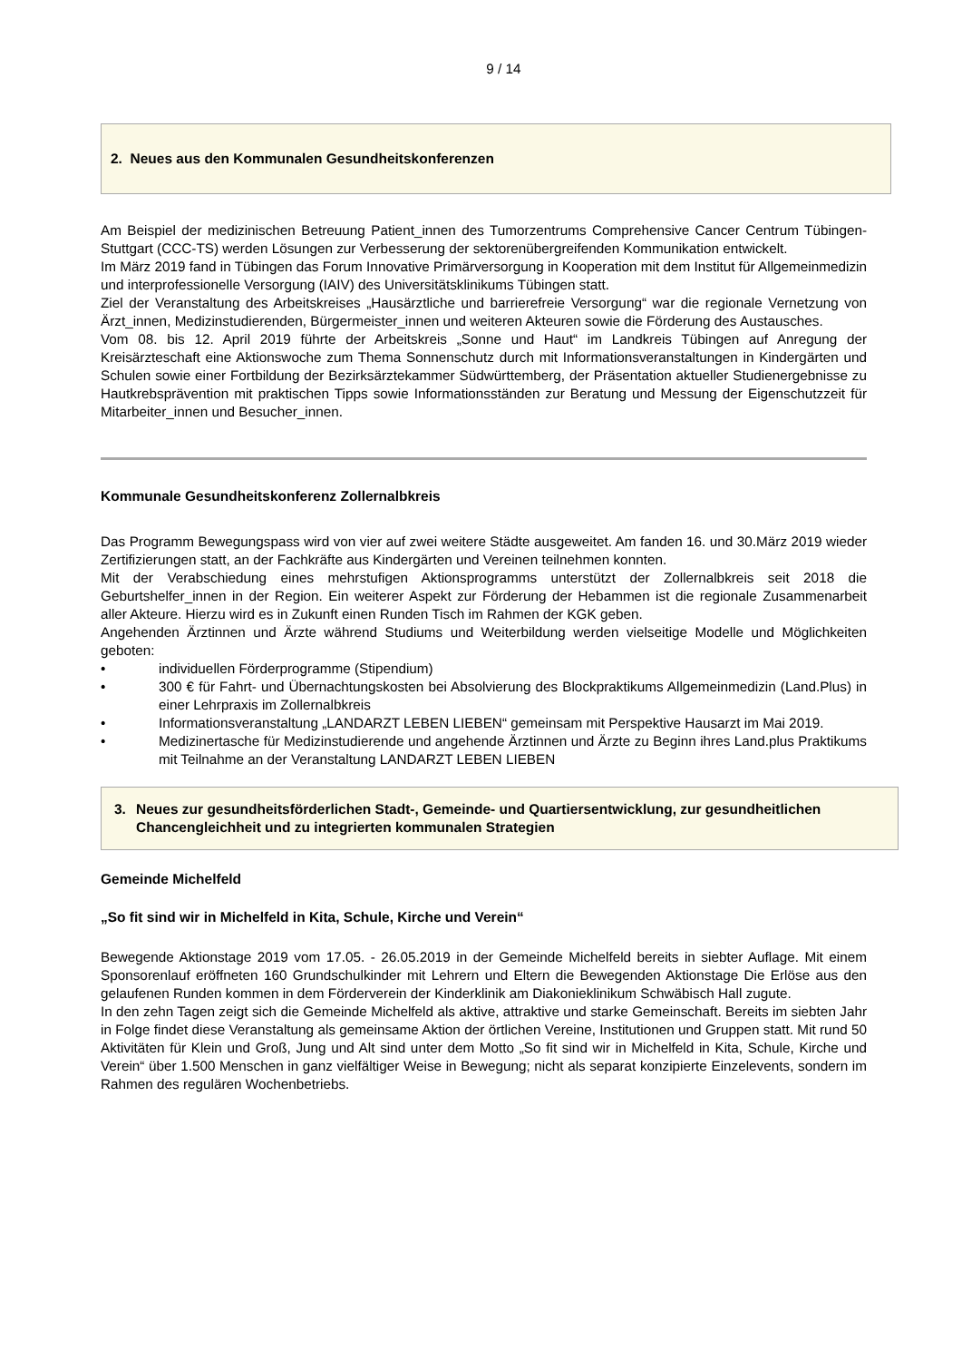9 / 14
2. Neues aus den Kommunalen Gesundheitskonferenzen
Am Beispiel der medizinischen Betreuung Patient_innen des Tumorzentrums Comprehensive Cancer Centrum Tübingen-Stuttgart (CCC-TS) werden Lösungen zur Verbesserung der sektorenübergreifenden Kommunikation entwickelt.
Im März 2019 fand in Tübingen das Forum Innovative Primärversorgung in Kooperation mit dem Institut für Allgemeinmedizin und interprofessionelle Versorgung (IAIV) des Universitätsklinikums Tübingen statt.
Ziel der Veranstaltung des Arbeitskreises „Hausärztliche und barrierefreie Versorgung“ war die regionale Vernetzung von Ärzt_innen, Medizinstudierenden, Bürgermeister_innen und weiteren Akteuren sowie die Förderung des Austausches.
Vom 08. bis 12. April 2019 führte der Arbeitskreis „Sonne und Haut“ im Landkreis Tübingen auf Anregung der Kreisärzteschaft eine Aktionswoche zum Thema Sonnenschutz durch mit Informationsveranstaltungen in Kindergärten und Schulen sowie einer Fortbildung der Bezirksärztekammer Südwürttemberg, der Präsentation aktueller Studienergebnisse zu Hautkrebsprävention mit praktischen Tipps sowie Informationsständen zur Beratung und Messung der Eigenschutzzeit für Mitarbeiter_innen und Besucher_innen.
Kommunale Gesundheitskonferenz Zollernalbkreis
Das Programm Bewegungspass wird von vier auf zwei weitere Städte ausgeweitet. Am fanden 16. und 30.März 2019 wieder Zertifizierungen statt, an der Fachkräfte aus Kindergärten und Vereinen teilnehmen konnten.
Mit der Verabschiedung eines mehrstufigen Aktionsprogramms unterstützt der Zollernalbkreis seit 2018 die Geburtshelfer_innen in der Region. Ein weiterer Aspekt zur Förderung der Hebammen ist die regionale Zusammenarbeit aller Akteure. Hierzu wird es in Zukunft einen Runden Tisch im Rahmen der KGK geben.
Angehenden Ärztinnen und Ärzte während Studiums und Weiterbildung werden vielseitige Modelle und Möglichkeiten geboten:
• individuellen Förderprogramme (Stipendium)
• 300 € für Fahrt- und Übernachtungskosten bei Absolvierung des Blockpraktikums Allgemeinmedizin (Land.Plus) in einer Lehrpraxis im Zollernalbkreis
• Informationsveranstaltung „LANDARZT LEBEN LIEBEN“ gemeinsam mit Perspektive Hausarzt im Mai 2019.
• Medizinertasche für Medizinstudierende und angehende Ärztinnen und Ärzte zu Beginn ihres Land.plus Praktikums mit Teilnahme an der Veranstaltung LANDARZT LEBEN LIEBEN
3. Neues zur gesundheitsförderlichen Stadt-, Gemeinde- und Quartiersentwicklung, zur gesundheitlichen Chancengleichheit und zu integrierten kommunalen Strategien
Gemeinde Michelfeld
„So fit sind wir in Michelfeld in Kita, Schule, Kirche und Verein“
Bewegende Aktionstage 2019 vom 17.05. - 26.05.2019 in der Gemeinde Michelfeld bereits in siebter Auflage. Mit einem Sponsorenlauf eröffneten 160 Grundschulkinder mit Lehrern und Eltern die Bewegenden Aktionstage Die Erlöse aus den gelaufenen Runden kommen in dem Förderverein der Kinderklinik am Diakonieklinikum Schwäbisch Hall zugute.
In den zehn Tagen zeigt sich die Gemeinde Michelfeld als aktive, attraktive und starke Gemeinschaft. Bereits im siebten Jahr in Folge findet diese Veranstaltung als gemeinsame Aktion der örtlichen Vereine, Institutionen und Gruppen statt. Mit rund 50 Aktivitäten für Klein und Groß, Jung und Alt sind unter dem Motto „So fit sind wir in Michelfeld in Kita, Schule, Kirche und Verein“ über 1.500 Menschen in ganz vielfältiger Weise in Bewegung; nicht als separat konzipierte Einzelevents, sondern im Rahmen des regulären Wochenbetriebs.